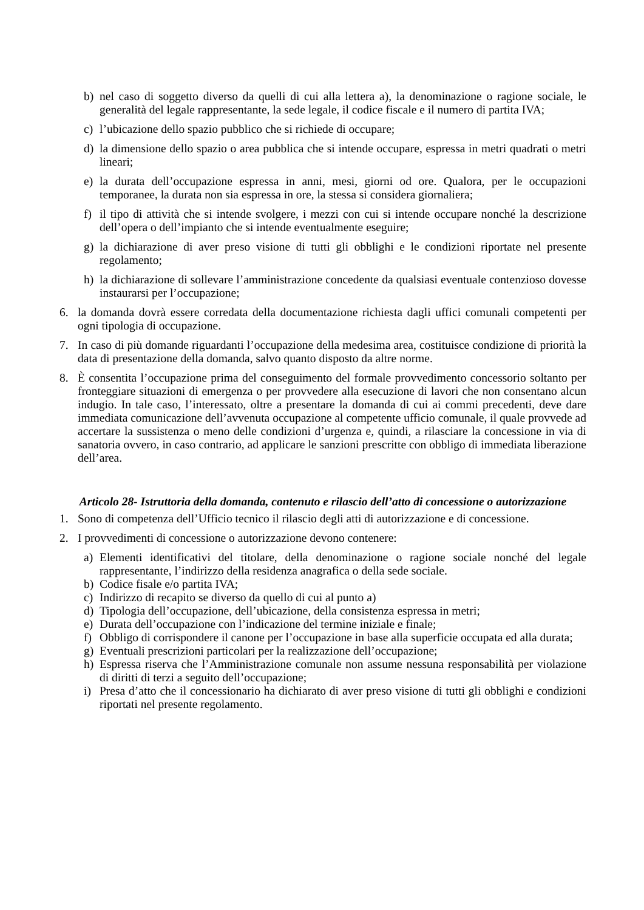b) nel caso di soggetto diverso da quelli di cui alla lettera a), la denominazione o ragione sociale, le generalità del legale rappresentante, la sede legale, il codice fiscale e il numero di partita IVA;
c) l’ubicazione dello spazio pubblico che si richiede di occupare;
d) la dimensione dello spazio o area pubblica che si intende occupare, espressa in metri quadrati o metri lineari;
e) la durata dell’occupazione espressa in anni, mesi, giorni od ore. Qualora, per le occupazioni temporanee, la durata non sia espressa in ore, la stessa si considera giornaliera;
f) il tipo di attività che si intende svolgere, i mezzi con cui si intende occupare nonché la descrizione dell’opera o dell’impianto che si intende eventualmente eseguire;
g) la dichiarazione di aver preso visione di tutti gli obblighi e le condizioni riportate nel presente regolamento;
h) la dichiarazione di sollevare l’amministrazione concedente da qualsiasi eventuale contenzioso dovesse instaurarsi per l’occupazione;
6. la domanda dovrà essere corredata della documentazione richiesta dagli uffici comunali competenti per ogni tipologia di occupazione.
7. In caso di più domande riguardanti l’occupazione della medesima area, costituisce condizione di priorità la data di presentazione della domanda, salvo quanto disposto da altre norme.
8. È consentita l’occupazione prima del conseguimento del formale provvedimento concessorio soltanto per fronteggiare situazioni di emergenza o per provvedere alla esecuzione di lavori che non consentano alcun indugio. In tale caso, l’interessato, oltre a presentare la domanda di cui ai commi precedenti, deve dare immediata comunicazione dell’avvenuta occupazione al competente ufficio comunale, il quale provvede ad accertare la sussistenza o meno delle condizioni d’urgenza e, quindi, a rilasciare la concessione in via di sanatoria ovvero, in caso contrario, ad applicare le sanzioni prescritte con obbligo di immediata liberazione dell’area.
Articolo 28- Istruttoria della domanda, contenuto e rilascio dell’atto di concessione o autorizzazione
1. Sono di competenza dell’Ufficio tecnico il rilascio degli atti di autorizzazione e di concessione.
2. I provvedimenti di concessione o autorizzazione devono contenere:
a) Elementi identificativi del titolare, della denominazione o ragione sociale nonché del legale rappresentante, l’indirizzo della residenza anagrafica o della sede sociale.
b) Codice fisale e/o partita IVA;
c) Indirizzo di recapito se diverso da quello di cui al punto a)
d) Tipologia dell’occupazione, dell’ubicazione, della consistenza espressa in metri;
e) Durata dell’occupazione con l’indicazione del termine iniziale e finale;
f) Obbligo di corrispondere il canone per l’occupazione in base alla superficie occupata ed alla durata;
g) Eventuali prescrizioni particolari per la realizzazione dell’occupazione;
h) Espressa riserva che l’Amministrazione comunale non assume nessuna responsabilità per violazione di diritti di terzi a seguito dell’occupazione;
i) Presa d’atto che il concessionario ha dichiarato di aver preso visione di tutti gli obblighi e condizioni riportati nel presente regolamento.